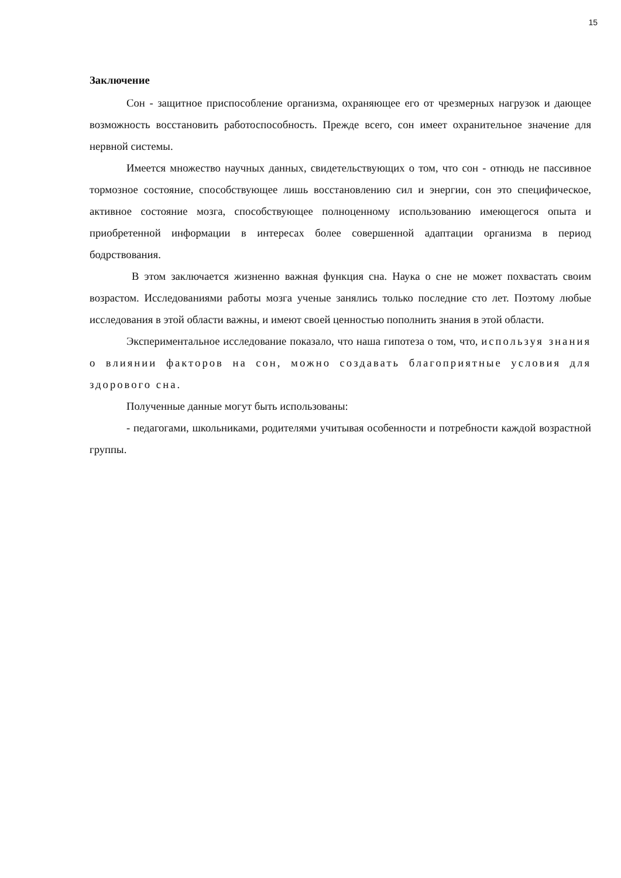15
Заключение
Сон - защитное приспособление организма, охраняющее его от чрезмерных нагрузок и дающее возможность восстановить работоспособность. Прежде всего, сон имеет охранительное значение для нервной системы.
Имеется множество научных данных, свидетельствующих о том, что сон - отнюдь не пассивное тормозное состояние, способствующее лишь восстановлению сил и энергии, сон это специфическое, активное состояние мозга, способствующее полноценному использованию имеющегося опыта и приобретенной информации в интересах более совершенной адаптации организма в период бодрствования.
В этом заключается жизненно важная функция сна. Наука о сне не может похвастать своим возрастом. Исследованиями работы мозга ученые занялись только последние сто лет. Поэтому любые исследования в этой области важны, и имеют своей ценностью пополнить знания в этой области.
Экспериментальное исследование показало, что наша гипотеза о том, что, используя знания о влиянии факторов на сон, можно создавать благоприятные условия для здорового сна.
Полученные данные могут быть использованы:
- педагогами, школьниками, родителями учитывая особенности и потребности каждой возрастной группы.